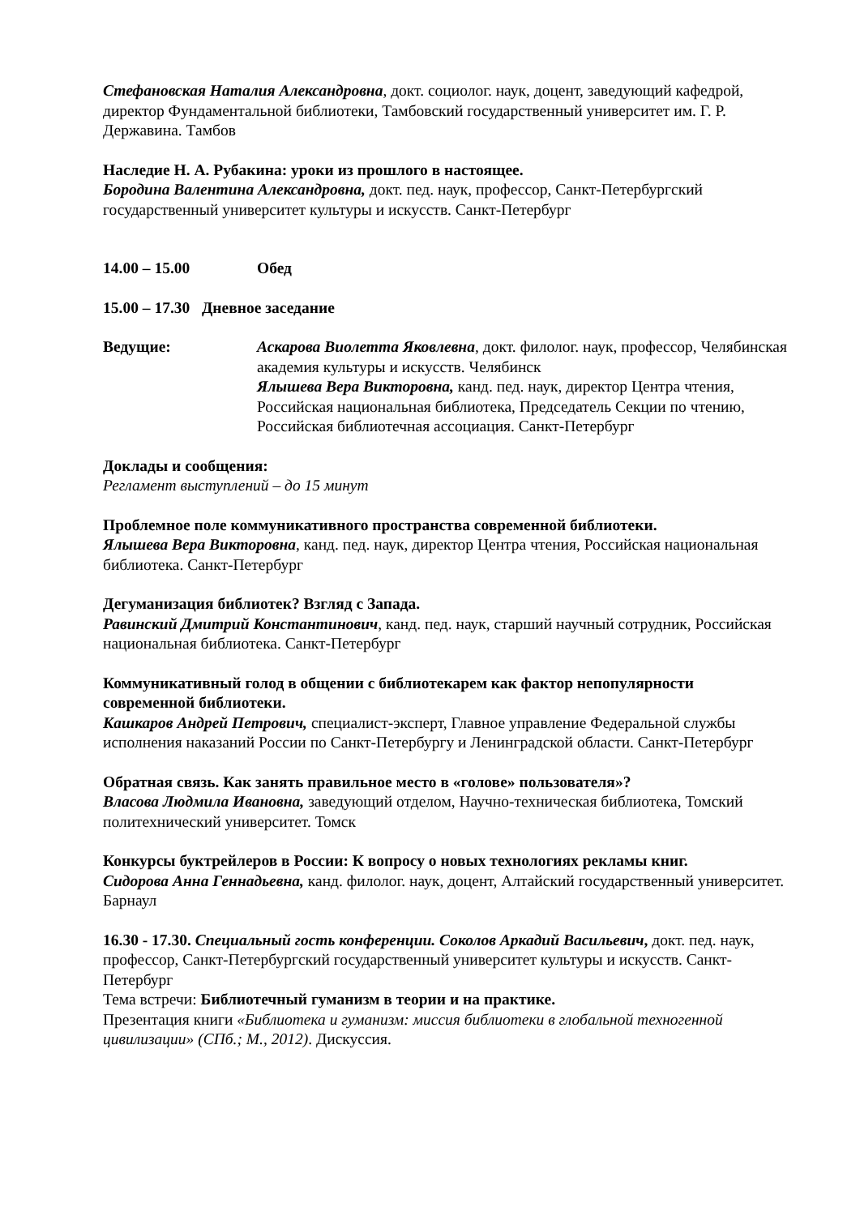Стефановская Наталия Александровна, докт. социолог. наук, доцент, заведующий кафедрой, директор Фундаментальной библиотеки, Тамбовский государственный университет им. Г. Р. Державина. Тамбов
Наследие Н. А. Рубакина: уроки из прошлого в настоящее.
Бородина Валентина Александровна, докт. пед. наук, профессор, Санкт-Петербургский государственный университет культуры и искусств. Санкт-Петербург
14.00 – 15.00 Обед
15.00 – 17.30 Дневное заседание
Ведущие: Аскарова Виолетта Яковлевна, докт. филолог. наук, профессор, Челябинская академия культуры и искусств. Челябинск
Ялышева Вера Викторовна, канд. пед. наук, директор Центра чтения, Российская национальная библиотека, Председатель Секции по чтению, Российская библиотечная ассоциация. Санкт-Петербург
Доклады и сообщения:
Регламент выступлений – до 15 минут
Проблемное поле коммуникативного пространства современной библиотеки.
Ялышева Вера Викторовна, канд. пед. наук, директор Центра чтения, Российская национальная библиотека. Санкт-Петербург
Дегуманизация библиотек? Взгляд с Запада.
Равинский Дмитрий Константинович, канд. пед. наук, старший научный сотрудник, Российская национальная библиотека. Санкт-Петербург
Коммуникативный голод в общении с библиотекарем как фактор непопулярности современной библиотеки.
Кашкаров Андрей Петрович, специалист-эксперт, Главное управление Федеральной службы исполнения наказаний России по Санкт-Петербургу и Ленинградской области. Санкт-Петербург
Обратная связь. Как занять правильное место в «голове» пользователя»?
Власова Людмила Ивановна, заведующий отделом, Научно-техническая библиотека, Томский политехнический университет. Томск
Конкурсы буктрейлеров в России: К вопросу о новых технологиях рекламы книг.
Сидорова Анна Геннадьевна, канд. филолог. наук, доцент, Алтайский государственный университет. Барнаул
16.30 - 17.30. Специальный гость конференции. Соколов Аркадий Васильевич, докт. пед. наук, профессор, Санкт-Петербургский государственный университет культуры и искусств. Санкт-Петербург
Тема встречи: Библиотечный гуманизм в теории и на практике.
Презентация книги «Библиотека и гуманизм: миссия библиотеки в глобальной техногенной цивилизации» (СПб.; М., 2012). Дискуссия.